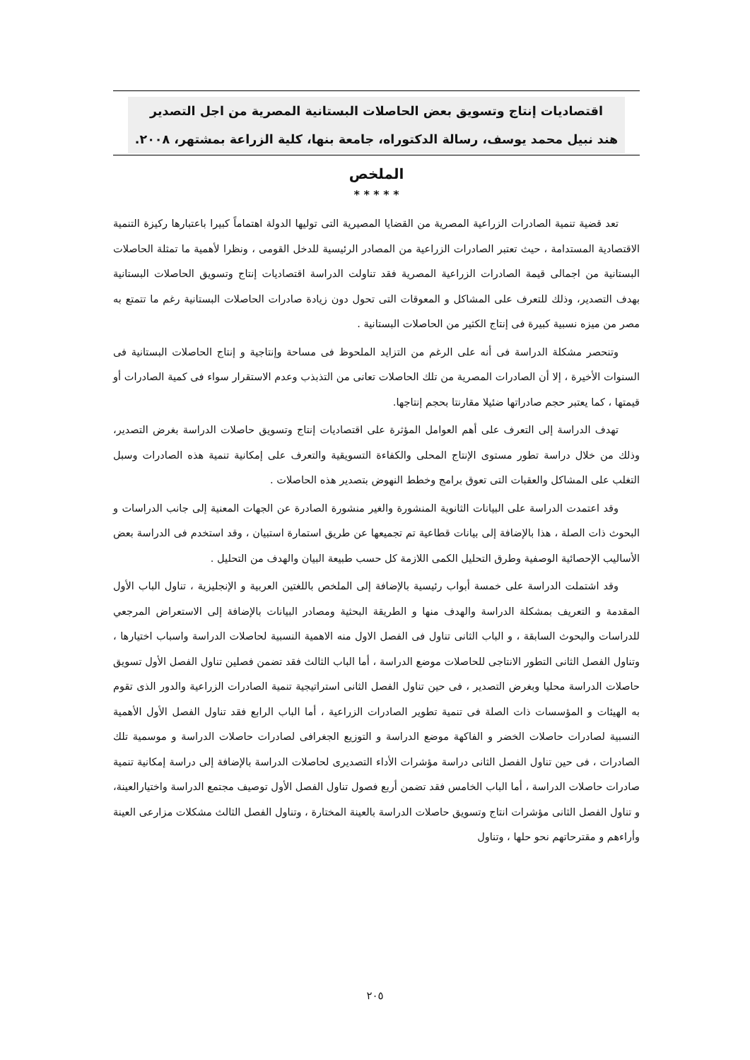اقتصاديات إنتاج وتسويق بعض الحاصلات البستانية المصرية من اجل التصدير
هند نبيل محمد يوسف، رسالة الدكتوراه، جامعة بنها، كلية الزراعة بمشتهر، ٢٠٠٨.
الملخص
* * * * *
تعد قضية تنمية الصادرات الزراعية المصرية من القضايا المصيرية التى توليها الدولة اهتماماً كبيرا باعتبارها ركيزة التنمية الاقتصادية المستدامة ، حيث تعتبر الصادرات الزراعية من المصادر الرئيسية للدخل القومى ، ونظرا لأهمية ما تمثلة الحاصلات البستانية من اجمالى قيمة الصادرات الزراعية المصرية فقد تناولت الدراسة اقتصاديات إنتاج وتسويق الحاصلات البستانية بهدف التصدير، وذلك للتعرف على المشاكل و المعوقات التى تحول دون زيادة صادرات الحاصلات البستانية رغم ما تتمتع به مصر من ميزه نسبية كبيرة فى إنتاج الكثير من الحاصلات البستانية .
وتنحصر مشكلة الدراسة فى أنه على الرغم من التزايد الملحوظ فى مساحة وإنتاجية و إنتاج الحاصلات البستانية فى السنوات الأخيرة ، إلا أن الصادرات المصرية من تلك الحاصلات تعانى من التذبذب وعدم الاستقرار سواء فى كمية الصادرات أو قيمتها ، كما يعتبر حجم صادراتها ضئيلا مقارنتا بحجم إنتاجها.
تهدف الدراسة إلى التعرف على أهم العوامل المؤثرة على اقتصاديات إنتاج وتسويق حاصلات الدراسة بغرض التصدير، وذلك من خلال دراسة تطور مستوى الإنتاج المحلى والكفاءة التسويقية والتعرف على إمكانية تنمية هذه الصادرات وسبل التغلب على المشاكل والعقبات التى تعوق برامج وخطط النهوض بتصدير هذه الحاصلات .
وقد اعتمدت الدراسة على البيانات الثانوية المنشورة والغير منشورة الصادرة عن الجهات المعنية إلى جانب الدراسات و البحوث ذات الصلة ، هذا بالإضافة إلى بيانات قطاعية تم تجميعها عن طريق استمارة استبيان ، وقد استخدم فى الدراسة بعض الأساليب الإحصائية الوصفية وطرق التحليل الكمى اللازمة كل حسب طبيعة البيان والهدف من التحليل .
وقد اشتملت الدراسة على خمسة أبواب رئيسية بالإضافة إلى الملخص باللغتين العربية و الإنجليزية ، تناول الباب الأول المقدمة و التعريف بمشكلة الدراسة والهدف منها و الطريقة البحثية ومصادر البيانات بالإضافة إلى الاستعراض المرجعي للدراسات والبحوث السابقة ، و الباب الثانى تناول فى الفصل الاول منه الاهمية النسبية لحاصلات الدراسة واسباب اختيارها ، وتناول الفصل الثانى التطور الانتاجى للحاصلات موضع الدراسة ، أما الباب الثالث فقد تضمن فصلين تناول الفصل الأول تسويق حاصلات الدراسة محليا وبغرض التصدير ، فى حين تناول الفصل الثانى استراتيجية تنمية الصادرات الزراعية والدور الذى تقوم به الهيئات و المؤسسات ذات الصلة فى تنمية تطوير الصادرات الزراعية ، أما الباب الرابع فقد تناول الفصل الأول الأهمية النسبية لصادرات حاصلات الخضر و الفاكهة موضع الدراسة و التوزيع الجغرافى لصادرات حاصلات الدراسة و موسمية تلك الصادرات ، فى حين تناول الفصل الثانى دراسة مؤشرات الأداء التصديرى لحاصلات الدراسة بالإضافة إلى دراسة إمكانية تنمية صادرات حاصلات الدراسة ، أما الباب الخامس فقد تضمن أربع فصول تناول الفصل الأول توصيف مجتمع الدراسة واختيارالعينة، و تناول الفصل الثانى مؤشرات انتاج وتسويق حاصلات الدراسة بالعينة المختارة ، وتناول الفصل الثالث مشكلات مزارعى العينة وأراءهم و مقترحاتهم نحو حلها ، وتناول
٢٠٥